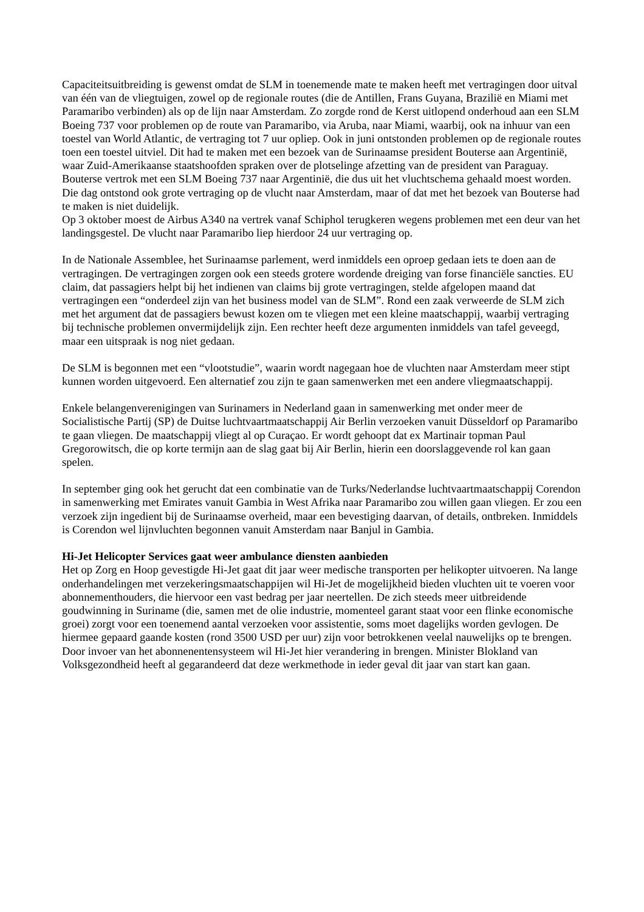Capaciteitsuitbreiding is gewenst omdat de SLM in toenemende mate te maken heeft met vertragingen door uitval van één van de vliegtuigen, zowel op de regionale routes (die de Antillen, Frans Guyana, Brazilië en Miami met Paramaribo verbinden) als op de lijn naar Amsterdam. Zo zorgde rond de Kerst uitlopend onderhoud aan een SLM Boeing 737 voor problemen op de route van Paramaribo, via Aruba, naar Miami, waarbij, ook na inhuur van een toestel van World Atlantic, de vertraging tot 7 uur opliep. Ook in juni ontstonden problemen op de regionale routes toen een toestel uitviel. Dit had te maken met een bezoek van de Surinaamse president Bouterse aan Argentinië, waar Zuid-Amerikaanse staatshoofden spraken over de plotselinge afzetting van de president van Paraguay. Bouterse vertrok met een SLM Boeing 737 naar Argentinië, die dus uit het vluchtschema gehaald moest worden. Die dag ontstond ook grote vertraging op de vlucht naar Amsterdam, maar of dat met het bezoek van Bouterse had te maken is niet duidelijk.
Op 3 oktober moest de Airbus A340 na vertrek vanaf Schiphol terugkeren wegens problemen met een deur van het landingsgestel. De vlucht naar Paramaribo liep hierdoor 24 uur vertraging op.
In de Nationale Assemblee, het Surinaamse parlement, werd inmiddels een oproep gedaan iets te doen aan de vertragingen. De vertragingen zorgen ook een steeds grotere wordende dreiging van forse financiële sancties. EU claim, dat passagiers helpt bij het indienen van claims bij grote vertragingen, stelde afgelopen maand dat vertragingen een “onderdeel zijn van het business model van de SLM”. Rond een zaak verweerde de SLM zich met het argument dat de passagiers bewust kozen om te vliegen met een kleine maatschappij, waarbij vertraging bij technische problemen onvermijdelijk zijn. Een rechter heeft deze argumenten inmiddels van tafel geveegd, maar een uitspraak is nog niet gedaan.
De SLM is begonnen met een “vlootstudie”, waarin wordt nagegaan hoe de vluchten naar Amsterdam meer stipt kunnen worden uitgevoerd. Een alternatief zou zijn te gaan samenwerken met een andere vliegmaatschappij.
Enkele belangenverenigingen van Surinamers in Nederland gaan in samenwerking met onder meer de Socialistische Partij (SP) de Duitse luchtvaartmaatschappij Air Berlin verzoeken vanuit Düsseldorf op Paramaribo te gaan vliegen. De maatschappij vliegt al op Curaçao. Er wordt gehoopt dat ex Martinair topman Paul Gregorowitsch, die op korte termijn aan de slag gaat bij Air Berlin, hierin een doorslaggevende rol kan gaan spelen.
In september ging ook het gerucht dat een combinatie van de Turks/Nederlandse luchtvaartmaatschappij Corendon in samenwerking met Emirates vanuit Gambia in West Afrika naar Paramaribo zou willen gaan vliegen. Er zou een verzoek zijn ingedient bij de Surinaamse overheid, maar een bevestiging daarvan, of details, ontbreken. Inmiddels is Corendon wel lijnvluchten begonnen vanuit Amsterdam naar Banjul in Gambia.
Hi-Jet Helicopter Services gaat weer ambulance diensten aanbieden
Het op Zorg en Hoop gevestigde Hi-Jet gaat dit jaar weer medische transporten per helikopter uitvoeren. Na lange onderhandelingen met verzekeringsmaatschappijen wil Hi-Jet de mogelijkheid bieden vluchten uit te voeren voor abonnementhouders, die hiervoor een vast bedrag per jaar neertellen. De zich steeds meer uitbreidende goudwinning in Suriname (die, samen met de olie industrie, momenteel garant staat voor een flinke economische groei) zorgt voor een toenemend aantal verzoeken voor assistentie, soms moet dagelijks worden gevlogen. De hiermee gepaard gaande kosten (rond 3500 USD per uur) zijn voor betrokkenen veelal nauwelijks op te brengen. Door invoer van het abonnenentensysteem wil Hi-Jet hier verandering in brengen. Minister Blokland van Volksgezondheid heeft al gegarandeerd dat deze werkmethode in ieder geval dit jaar van start kan gaan.